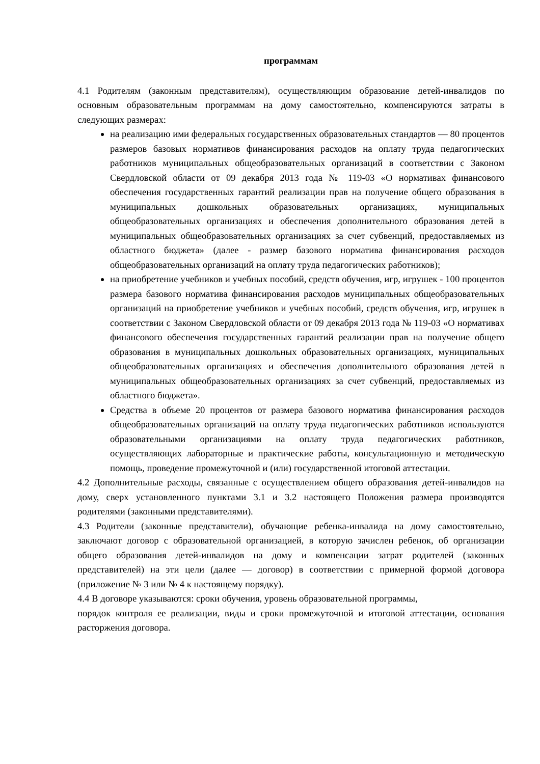программам
4.1 Родителям (законным представителям), осуществляющим образование детей-инвалидов по основным образовательным программам на дому самостоятельно, компенсируются затраты в следующих размерах:
на реализацию ими федеральных государственных образовательных стандартов — 80 процентов размеров базовых нормативов финансирования расходов на оплату труда педагогических работников муниципальных общеобразовательных организаций в соответствии с Законом Свердловской области от 09 декабря 2013 года № 119-03 «О нормативах финансового обеспечения государственных гарантий реализации прав на получение общего образования в муниципальных дошкольных образовательных организациях, муниципальных общеобразовательных организациях и обеспечения дополнительного образования детей в муниципальных общеобразовательных организациях за счет субвенций, предоставляемых из областного бюджета» (далее - размер базового норматива финансирования расходов общеобразовательных организаций на оплату труда педагогических работников);
на приобретение учебников и учебных пособий, средств обучения, игр, игрушек - 100 процентов размера базового норматива финансирования расходов муниципальных общеобразовательных организаций на приобретение учебников и учебных пособий, средств обучения, игр, игрушек в соответствии с Законом Свердловской области от 09 декабря 2013 года № 119-03 «О нормативах финансового обеспечения государственных гарантий реализации прав на получение общего образования в муниципальных дошкольных образовательных организациях, муниципальных общеобразовательных организациях и обеспечения дополнительного образования детей в муниципальных общеобразовательных организациях за счет субвенций, предоставляемых из областного бюджета».
Средства в объеме 20 процентов от размера базового норматива финансирования расходов общеобразовательных организаций на оплату труда педагогических работников используются образовательными организациями на оплату труда педагогических работников, осуществляющих лабораторные и практические работы, консультационную и методическую помощь, проведение промежуточной и (или) государственной итоговой аттестации.
4.2 Дополнительные расходы, связанные с осуществлением общего образования детей-инвалидов на дому, сверх установленного пунктами 3.1 и 3.2 настоящего Положения размера производятся родителями (законными представителями).
4.3 Родители (законные представители), обучающие ребенка-инвалида на дому самостоятельно, заключают договор с образовательной организацией, в которую зачислен ребенок, об организации общего образования детей-инвалидов на дому и компенсации затрат родителей (законных представителей) на эти цели (далее — договор) в соответствии с примерной формой договора (приложение № 3 или № 4 к настоящему порядку).
4.4 В договоре указываются: сроки обучения, уровень образовательной программы,
порядок контроля ее реализации, виды и сроки промежуточной и итоговой аттестации, основания расторжения договора.